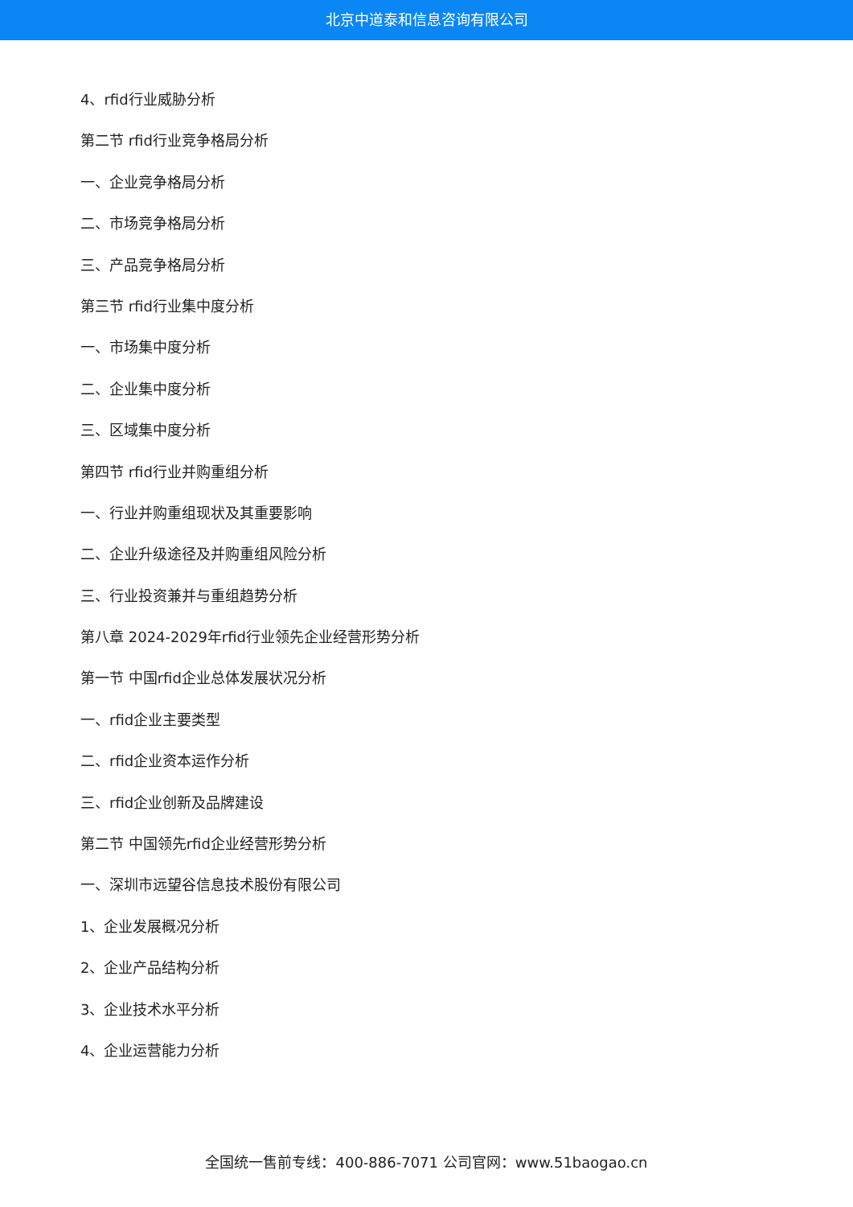北京中道泰和信息咨询有限公司
4、rfid行业威胁分析
第二节 rfid行业竞争格局分析
一、企业竞争格局分析
二、市场竞争格局分析
三、产品竞争格局分析
第三节 rfid行业集中度分析
一、市场集中度分析
二、企业集中度分析
三、区域集中度分析
第四节 rfid行业并购重组分析
一、行业并购重组现状及其重要影响
二、企业升级途径及并购重组风险分析
三、行业投资兼并与重组趋势分析
第八章 2024-2029年rfid行业领先企业经营形势分析
第一节 中国rfid企业总体发展状况分析
一、rfid企业主要类型
二、rfid企业资本运作分析
三、rfid企业创新及品牌建设
第二节 中国领先rfid企业经营形势分析
一、深圳市远望谷信息技术股份有限公司
1、企业发展概况分析
2、企业产品结构分析
3、企业技术水平分析
4、企业运营能力分析
全国统一售前专线：400-886-7071 公司官网：www.51baogao.cn